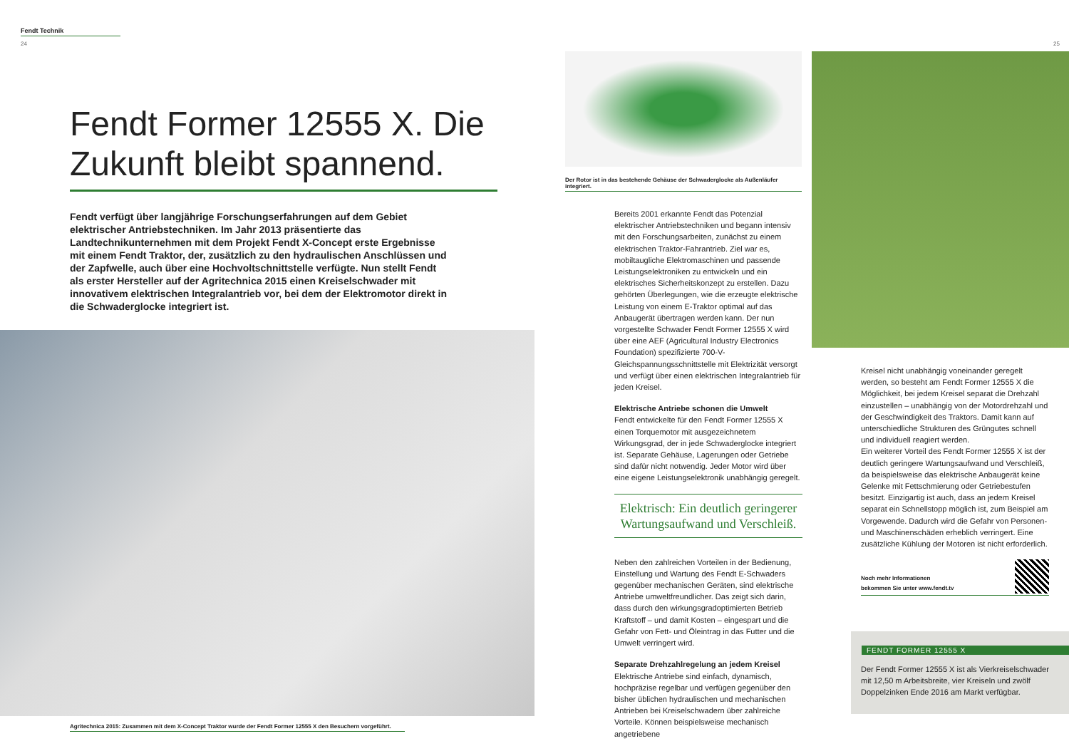Fendt Technik
24
Fendt Former 12555 X. Die Zukunft bleibt spannend.
Fendt verfügt über langjährige Forschungserfahrungen auf dem Gebiet elektrischer Antriebstechniken. Im Jahr 2013 präsentierte das Landtechnikunternehmen mit dem Projekt Fendt X-Concept erste Ergebnisse mit einem Fendt Traktor, der, zusätzlich zu den hydraulischen Anschlüssen und der Zapfwelle, auch über eine Hochvoltschnittstelle verfügte. Nun stellt Fendt als erster Hersteller auf der Agritechnica 2015 einen Kreiselschwader mit innovativem elektrischen Integralantrieb vor, bei dem der Elektromotor direkt in die Schwaderglocke integriert ist.
Agritechnica 2015: Zusammen mit dem X-Concept Traktor wurde der Fendt Former 12555 X den Besuchern vorgeführt.
Der Rotor ist in das bestehende Gehäuse der Schwaderglocke als Außenläufer integriert.
25
Bereits 2001 erkannte Fendt das Potenzial elektrischer Antriebstechniken und begann intensiv mit den Forschungsarbeiten, zunächst zu einem elektrischen Traktor-Fahrantrieb. Ziel war es, mobiltaugliche Elektromaschinen und passende Leistungselektroniken zu entwickeln und ein elektrisches Sicherheitskonzept zu erstellen. Dazu gehörten Überlegungen, wie die erzeugte elektrische Leistung von einem E-Traktor optimal auf das Anbaugerät übertragen werden kann. Der nun vorgestellte Schwader Fendt Former 12555 X wird über eine AEF (Agricultural Industry Electronics Foundation) spezifizierte 700-V-Gleichspannungsschnittstelle mit Elektrizität versorgt und verfügt über einen elektrischen Integralantrieb für jeden Kreisel.
Elektrische Antriebe schonen die Umwelt
Fendt entwickelte für den Fendt Former 12555 X einen Torquemotor mit ausgezeichnetem Wirkungsgrad, der in jede Schwaderglocke integriert ist. Separate Gehäuse, Lagerungen oder Getriebe sind dafür nicht notwendig. Jeder Motor wird über eine eigene Leistungselektronik unabhängig geregelt.
Elektrisch: Ein deutlich geringerer Wartungsaufwand und Verschleiß.
Neben den zahlreichen Vorteilen in der Bedienung, Einstellung und Wartung des Fendt E-Schwaders gegenüber mechanischen Geräten, sind elektrische Antriebe umweltfreundlicher. Das zeigt sich darin, dass durch den wirkungsgradoptimierten Betrieb Kraftstoff – und damit Kosten – eingespart und die Gefahr von Fett- und Öleintrag in das Futter und die Umwelt verringert wird.
Separate Drehzahlregelung an jedem Kreisel
Elektrische Antriebe sind einfach, dynamisch, hochpräzise regelbar und verfügen gegenüber den bisher üblichen hydraulischen und mechanischen Antrieben bei Kreiselschwadern über zahlreiche Vorteile. Können beispielsweise mechanisch angetriebene
Kreisel nicht unabhängig voneinander geregelt werden, so besteht am Fendt Former 12555 X die Möglichkeit, bei jedem Kreisel separat die Drehzahl einzustellen – unabhängig von der Motordrehzahl und der Geschwindigkeit des Traktors. Damit kann auf unterschiedliche Strukturen des Grüngutes schnell und individuell reagiert werden.
Ein weiterer Vorteil des Fendt Former 12555 X ist der deutlich geringere Wartungsaufwand und Verschleiß, da beispielsweise das elektrische Anbaugerät keine Gelenke mit Fettschmierung oder Getriebestufen besitzt. Einzigartig ist auch, dass an jedem Kreisel separat ein Schnellstopp möglich ist, zum Beispiel am Vorgewende. Dadurch wird die Gefahr von Personen- und Maschinenschäden erheblich verringert. Eine zusätzliche Kühlung der Motoren ist nicht erforderlich.
Noch mehr Informationen
bekommen Sie unter www.fendt.tv
FENDT FORMER 12555 X
Der Fendt Former 12555 X ist als Vierkreiselschwader mit 12,50 m Arbeitsbreite, vier Kreiseln und zwölf Doppelzinken Ende 2016 am Markt verfügbar.